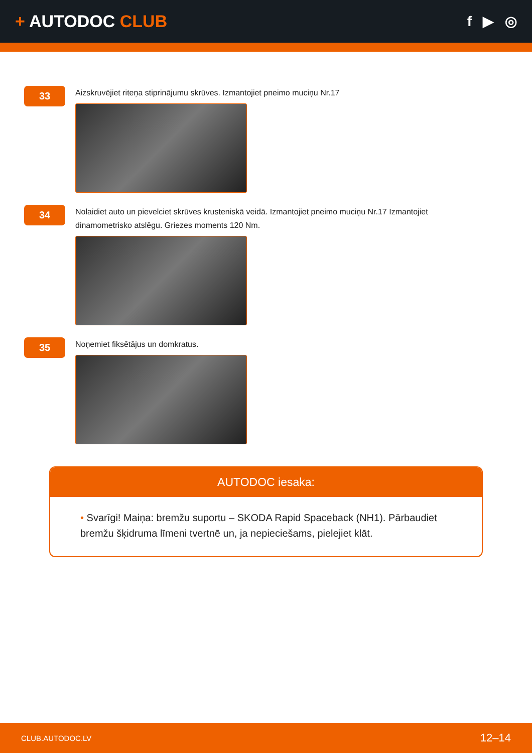+ AUTODOC CLUB
f ▶ ◎
33
Aizskruvējiet riteņa stiprinājumu skrūves. Izmantojiet pneimo muciņu Nr.17
34
Nolaidiet auto un pievelciet skrūves krusteniskā veidā. Izmantojiet pneimo muciņu Nr.17 Izmantojiet dinamometrisko atslēgu. Griezes moments 120 Nm.
35
Noņemiet fiksētājus un domkratus.
AUTODOC iesaka:
• Svarīgi! Maiņa: bremžu suportu – SKODA Rapid Spaceback (NH1). Pārbaudiet bremžu šķidruma līmeni tvertnē un, ja nepieciešams, pielejiet klāt.
CLUB.AUTODOC.LV 12–14